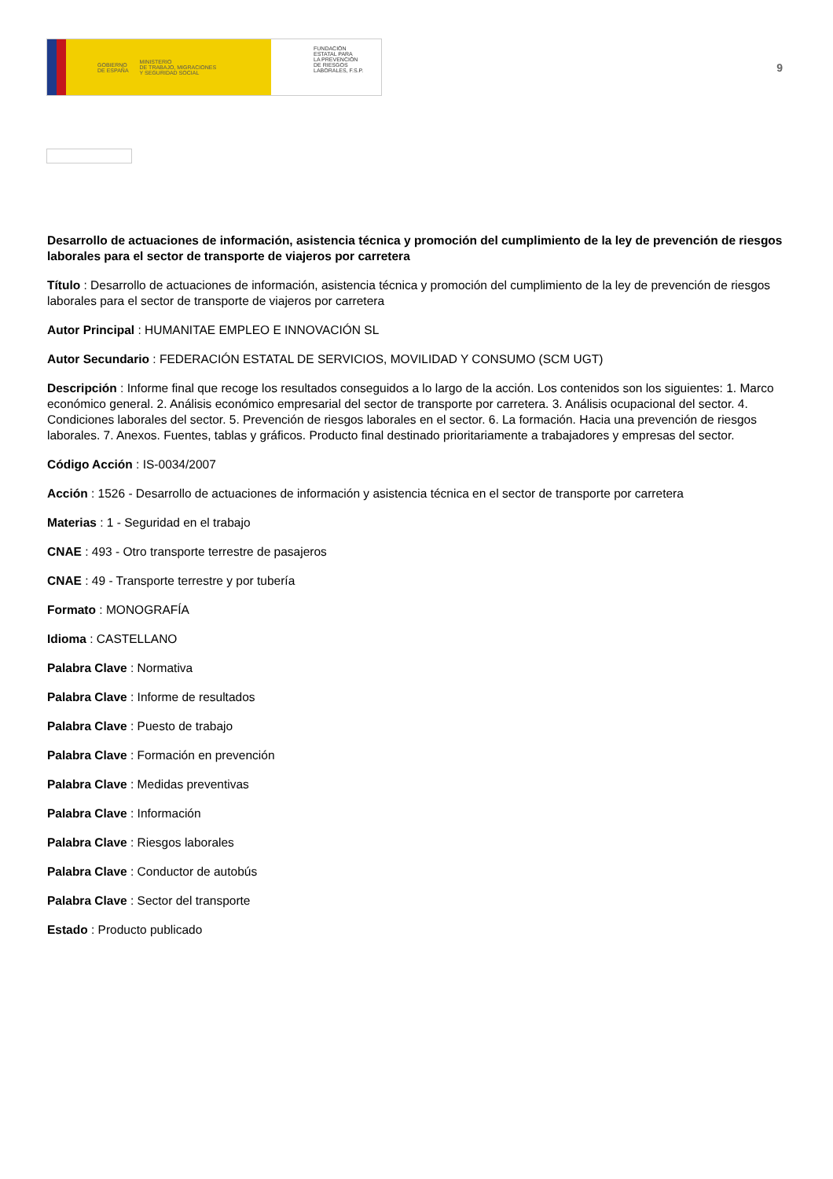GOBIERNO
DE ESPAÑA MINISTERIO
DE TRABAJO, MIGRACIONES
Y SEGURIDAD SOCIAL
FUNDACIÓN
ESTATAL PARA
LA PREVENCIÓN
DE RIESGOS
LABORALES, F.S.P.
9
Desarrollo de actuaciones de información, asistencia técnica y promoción del cumplimiento de la ley de prevención de riesgos laborales para el sector de transporte de viajeros por carretera
Título : Desarrollo de actuaciones de información, asistencia técnica y promoción del cumplimiento de la ley de prevención de riesgos laborales para el sector de transporte de viajeros por carretera
Autor Principal : HUMANITAE EMPLEO E INNOVACIÓN SL
Autor Secundario : FEDERACIÓN ESTATAL DE SERVICIOS, MOVILIDAD Y CONSUMO (SCM UGT)
Descripción : Informe final que recoge los resultados conseguidos a lo largo de la acción. Los contenidos son los siguientes: 1. Marco económico general. 2. Análisis económico empresarial del sector de transporte por carretera. 3. Análisis ocupacional del sector. 4. Condiciones laborales del sector. 5. Prevención de riesgos laborales en el sector. 6. La formación. Hacia una prevención de riesgos laborales. 7. Anexos. Fuentes, tablas y gráficos. Producto final destinado prioritariamente a trabajadores y empresas del sector.
Código Acción : IS-0034/2007
Acción : 1526 - Desarrollo de actuaciones de información y asistencia técnica en el sector de transporte por carretera
Materias : 1 - Seguridad en el trabajo
CNAE : 493 - Otro transporte terrestre de pasajeros
CNAE : 49 - Transporte terrestre y por tubería
Formato : MONOGRAFÍA
Idioma : CASTELLANO
Palabra Clave : Normativa
Palabra Clave : Informe de resultados
Palabra Clave : Puesto de trabajo
Palabra Clave : Formación en prevención
Palabra Clave : Medidas preventivas
Palabra Clave : Información
Palabra Clave : Riesgos laborales
Palabra Clave : Conductor de autobús
Palabra Clave : Sector del transporte
Estado : Producto publicado